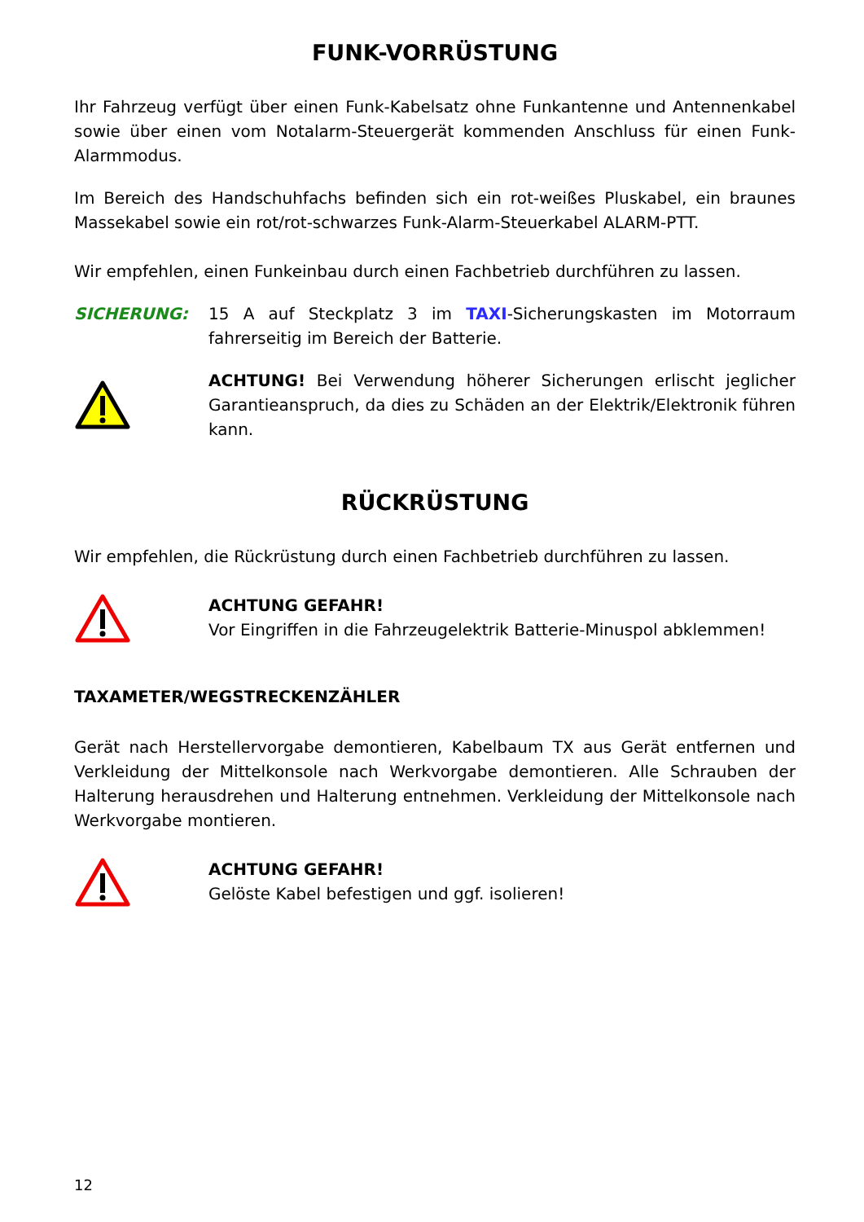FUNK-VORRÜSTUNG
Ihr Fahrzeug verfügt über einen Funk-Kabelsatz ohne Funkantenne und Antennenkabel sowie über einen vom Notalarm-Steuergerät kommenden Anschluss für einen Funk-Alarmmodus.
Im Bereich des Handschuhfachs befinden sich ein rot-weißes Pluskabel, ein braunes Massekabel sowie ein rot/rot-schwarzes Funk-Alarm-Steuerkabel ALARM-PTT.
Wir empfehlen, einen Funkeinbau durch einen Fachbetrieb durchführen zu lassen.
SICHERUNG: 15 A auf Steckplatz 3 im TAXI-Sicherungskasten im Motorraum fahrerseitig im Bereich der Batterie.
ACHTUNG! Bei Verwendung höherer Sicherungen erlischt jeglicher Garantieanspruch, da dies zu Schäden an der Elektrik/Elektronik führen kann.
RÜCKRÜSTUNG
Wir empfehlen, die Rückrüstung durch einen Fachbetrieb durchführen zu lassen.
ACHTUNG GEFAHR!
Vor Eingriffen in die Fahrzeugelektrik Batterie-Minuspol abklemmen!
TAXAMETER/WEGSTRECKENZÄHLER
Gerät nach Herstellervorgabe demontieren, Kabelbaum TX aus Gerät entfernen und Verkleidung der Mittelkonsole nach Werkvorgabe demontieren. Alle Schrauben der Halterung herausdrehen und Halterung entnehmen. Verkleidung der Mittelkonsole nach Werkvorgabe montieren.
ACHTUNG GEFAHR!
Gelöste Kabel befestigen und ggf. isolieren!
12